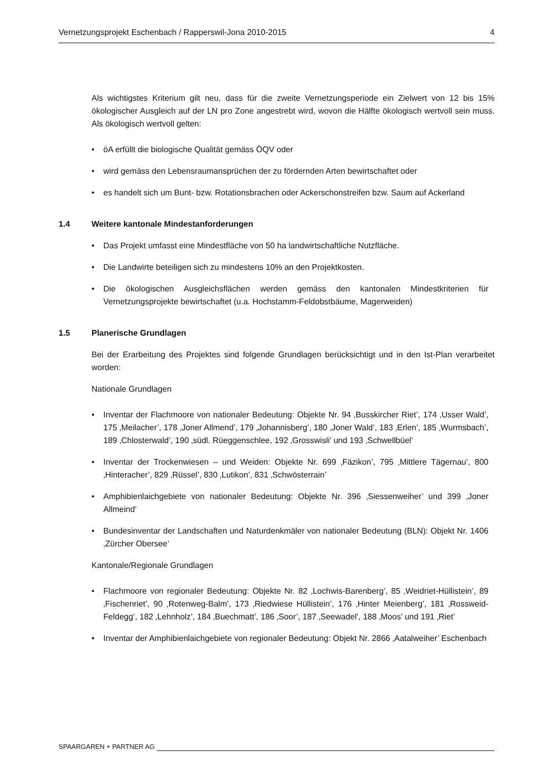Vernetzungsprojekt Eschenbach / Rapperswil-Jona 2010-2015 4
Als wichtigstes Kriterium gilt neu, dass für die zweite Vernetzungsperiode ein Zielwert von 12 bis 15% ökologischer Ausgleich auf der LN pro Zone angestrebt wird, wovon die Hälfte ökologisch wertvoll sein muss. Als ökologisch wertvoll gelten:
• öA erfüllt die biologische Qualität gemäss ÖQV oder
• wird gemäss den Lebensraumansprüchen der zu fördernden Arten bewirtschaftet oder
• es handelt sich um Bunt- bzw. Rotationsbrachen oder Ackerschonstreifen bzw. Saum auf Ackerland
1.4 Weitere kantonale Mindestanforderungen
• Das Projekt umfasst eine Mindestfläche von 50 ha landwirtschaftliche Nutzfläche.
• Die Landwirte beteiligen sich zu mindestens 10% an den Projektkosten.
• Die ökologischen Ausgleichsflächen werden gemäss den kantonalen Mindestkriterien für Vernetzungsprojekte bewirtschaftet (u.a. Hochstamm-Feldobstbäume, Magerweiden)
1.5 Planerische Grundlagen
Bei der Erarbeitung des Projektes sind folgende Grundlagen berücksichtigt und in den Ist-Plan verarbeitet worden:
Nationale Grundlagen
• Inventar der Flachmoore von nationaler Bedeutung: Objekte Nr. 94 ‚Busskircher Riet’, 174 ‚Usser Wald’, 175 ‚Meilacher’, 178 ‚Joner Allmend’, 179 ‚Johannisberg’, 180 ‚Joner Wald’, 183 ‚Erlen’, 185 ‚Wurmsbach’, 189 ‚Chlosterwald’, 190 ‚südl. Rüeggenschlee, 192 ‚Grosswisli’ und 193 ‚Schwellbüel’
• Inventar der Trockenwiesen – und Weiden: Objekte Nr. 699 ‚Fäzikon’, 795 ‚Mittlere Tägernau’, 800 ‚Hinteracher’, 829 ‚Rüssel’, 830 ‚Lutikon’, 831 ‚Schwösterrain’
• Amphibienlaichgebiete von nationaler Bedeutung: Objekte Nr. 396 ‚Siessenweiher’ und 399 ‚Joner Allmeind’
• Bundesinventar der Landschaften und Naturdenkmäler von nationaler Bedeutung (BLN): Objekt Nr. 1406 ‚Zürcher Obersee’
Kantonale/Regionale Grundlagen
• Flachmoore von regionaler Bedeutung: Objekte Nr. 82 ‚Lochwis-Barenberg’, 85 ‚Weidriet-Hüllistein’, 89 ‚Fischenriet’, 90 ‚Rotenweg-Balm’, 173 ‚Riedwiese Hüllistein’, 176 ‚Hinter Meienberg’, 181 ‚Rossweid-Feldegg’, 182 ‚Lehnholz’, 184 ‚Buechmatt’, 186 ‚Soor’, 187 ‚Seewadel’, 188 ‚Moos’ und 191 ‚Riet’
• Inventar der Amphibienlaichgebiete von regionaler Bedeutung: Objekt Nr. 2866 ‚Aatalweiher’ Eschenbach
SPAARGAREN + PARTNER AG